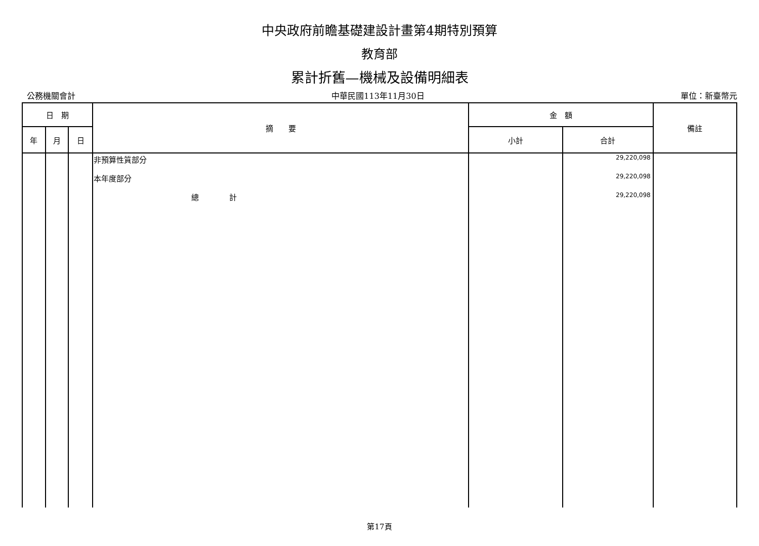中央政府前瞻基礎建設計畫第4期特別預算
教育部
累計折舊—機械及設備明細表
公務機關會計 中華民國113年11月30日 單位：新臺幣元
| 日 期 | | | 摘 要 | 金 額 | | 備註 |
| --- | --- | --- | --- | --- | --- | --- |
| 年 | 月 | 日 | | 小計 | 合計 | |
| | | | 非預算性質部分 本年度部分 總 計 | | 29,220,098 29,220,098 29,220,098 | |
第17頁